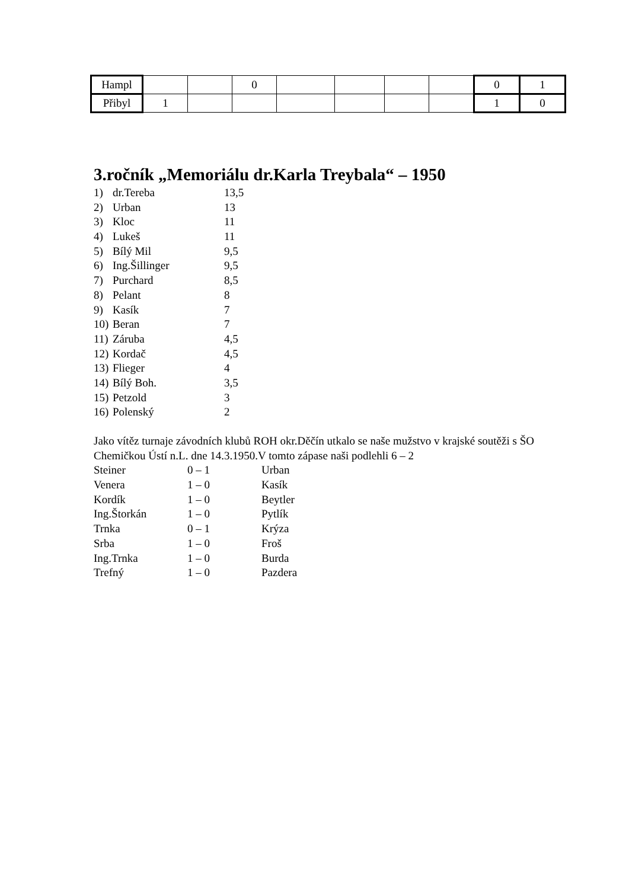| Hampl | | | 0 | | | | | 0 | 1 |
| Přibyl | 1 | | | | | | | 1 | 0 |
3.ročník „Memoriálu dr.Karla Treybala“ – 1950
1) dr.Tereba 13,5
2) Urban 13
3) Kloc 11
4) Lukeš 11
5) Bílý Mil 9,5
6) Ing.Šillinger 9,5
7) Purchard 8,5
8) Pelant 8
9) Kasík 7
10) Beran 7
11) Záruba 4,5
12) Kordač 4,5
13) Flieger 4
14) Bílý Boh. 3,5
15) Petzold 3
16) Polenský 2
Jako vítěz turnaje závodních klubů ROH okr.Děčín utkalo se naše mužstvo v krajské soutěži s ŠO Chemičkou Ústí n.L. dne 14.3.1950.V tomto zápase naši podlehli 6 – 2
Steiner 0 – 1 Urban
Venera 1 – 0 Kasík
Kordík 1 – 0 Beytler
Ing.Štorkán 1 – 0 Pytlík
Trnka 0 – 1 Krýza
Srba 1 – 0 Froš
Ing.Trnka 1 – 0 Burda
Trefný 1 – 0 Pazdera